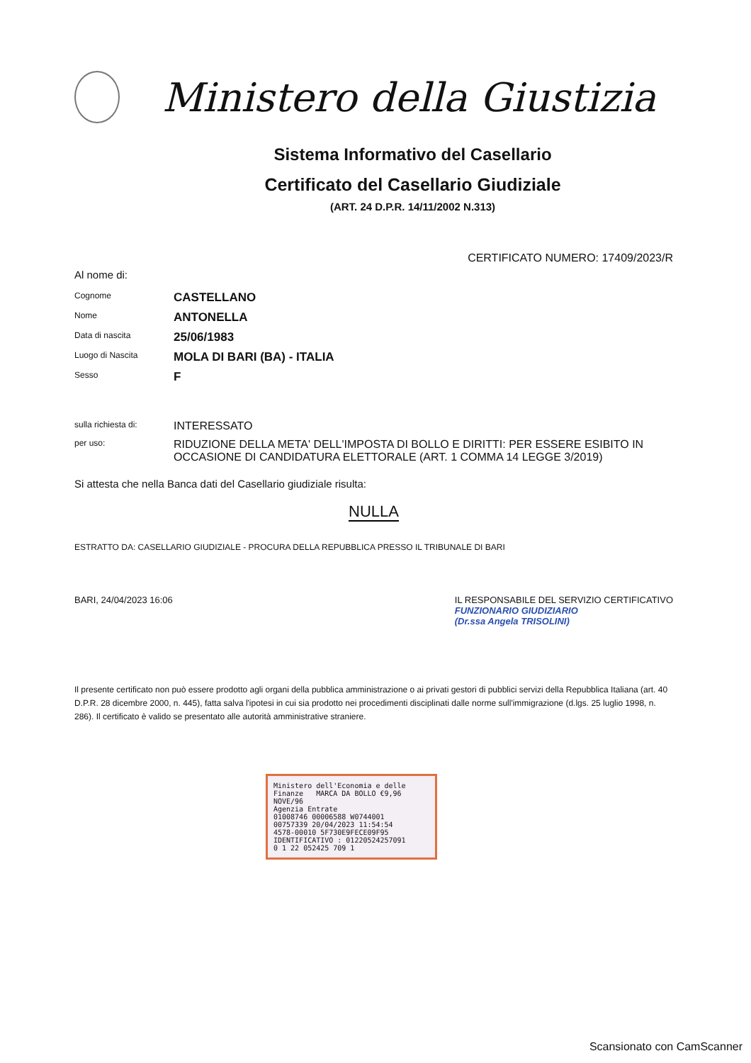Ministero della Giustizia
Sistema Informativo del Casellario
Certificato del Casellario Giudiziale
(ART. 24 D.P.R. 14/11/2002 N.313)
CERTIFICATO NUMERO: 17409/2023/R
Al nome di:
Cognome
CASTELLANO
Nome
ANTONELLA
Data di nascita
25/06/1983
Luogo di Nascita
MOLA DI BARI (BA) - ITALIA
Sesso
F
sulla richiesta di:
INTERESSATO
per uso:
RIDUZIONE DELLA META' DELL'IMPOSTA DI BOLLO E DIRITTI: PER ESSERE ESIBITO IN OCCASIONE DI CANDIDATURA ELETTORALE (ART. 1 COMMA 14 LEGGE 3/2019)
Si attesta che nella Banca dati del Casellario giudiziale risulta:
NULLA
ESTRATTO DA: CASELLARIO GIUDIZIALE - PROCURA DELLA REPUBBLICA PRESSO IL TRIBUNALE DI BARI
BARI, 24/04/2023 16:06 IL RESPONSABILE DEL SERVIZIO CERTIFICATIVO
FUNZIONARIO GIUDIZIARIO
(Dr.ssa Angela TRISOLINI)
Il presente certificato non può essere prodotto agli organi della pubblica amministrazione o ai privati gestori di pubblici servizi della Repubblica Italiana (art. 40 D.P.R. 28 dicembre 2000, n. 445), fatta salva l'ipotesi in cui sia prodotto nei procedimenti disciplinati dalle norme sull'immigrazione (d.lgs. 25 luglio 1998, n. 286). Il certificato è valido se presentato alle autorità amministrative straniere.
Ministero dell'Economia e delle Finanze MARCA DA BOLLO €9,96 NOVE/96
Agenzia Entrate
01008746 00006588 W0744001
00757339 20/04/2023 11:54:54
4578-00010 5F730E9FECE09F95
IDENTIFICATIVO : 01220524257091
0 1 22 052425 709 1
Scansionato con CamScanner